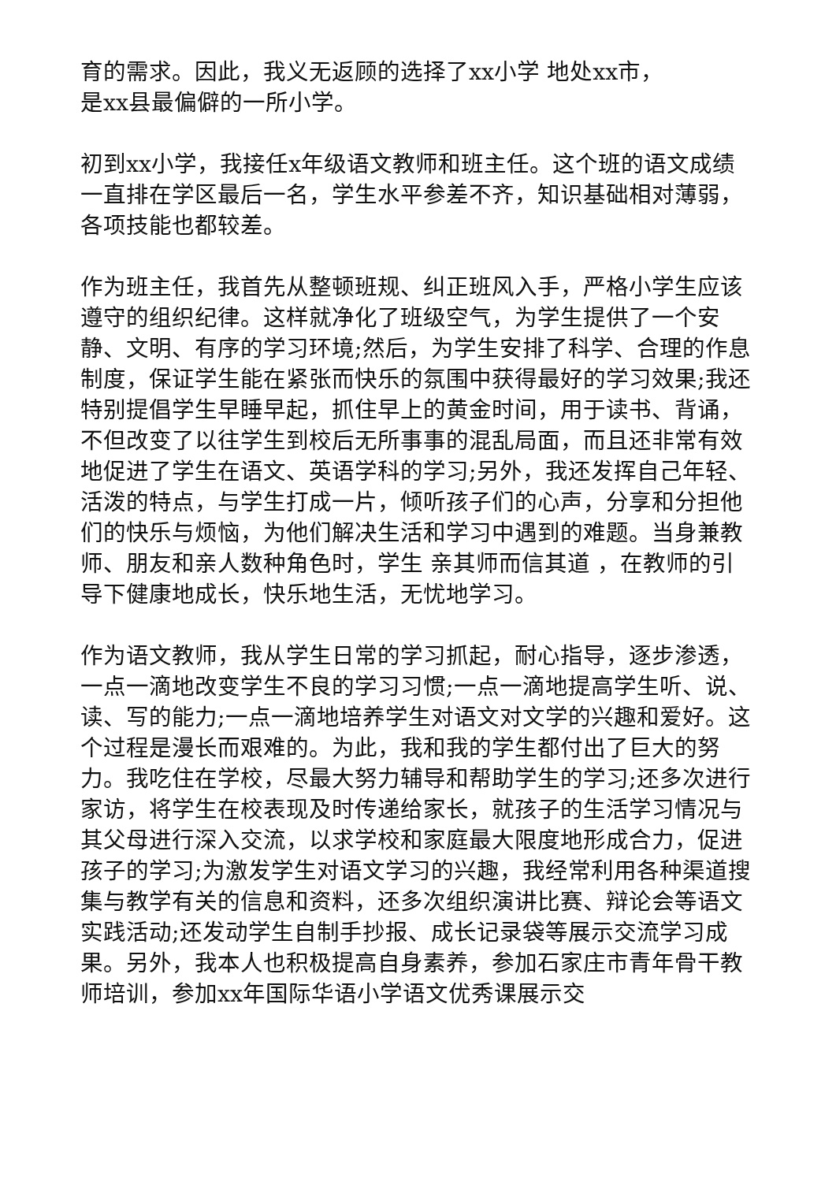育的需求。因此，我义无返顾的选择了xx小学 地处xx市，
是xx县最偏僻的一所小学。
初到xx小学，我接任x年级语文教师和班主任。这个班的语文成绩一直排在学区最后一名，学生水平参差不齐，知识基础相对薄弱，各项技能也都较差。
作为班主任，我首先从整顿班规、纠正班风入手，严格小学生应该遵守的组织纪律。这样就净化了班级空气，为学生提供了一个安静、文明、有序的学习环境;然后，为学生安排了科学、合理的作息制度，保证学生能在紧张而快乐的氛围中获得最好的学习效果;我还特别提倡学生早睡早起，抓住早上的黄金时间，用于读书、背诵，不但改变了以往学生到校后无所事事的混乱局面，而且还非常有效地促进了学生在语文、英语学科的学习;另外，我还发挥自己年轻、活泼的特点，与学生打成一片，倾听孩子们的心声，分享和分担他们的快乐与烦恼，为他们解决生活和学习中遇到的难题。当身兼教师、朋友和亲人数种角色时，学生 亲其师而信其道 ，在教师的引导下健康地成长，快乐地生活，无忧地学习。
作为语文教师，我从学生日常的学习抓起，耐心指导，逐步渗透，一点一滴地改变学生不良的学习习惯;一点一滴地提高学生听、说、读、写的能力;一点一滴地培养学生对语文对文学的兴趣和爱好。这个过程是漫长而艰难的。为此，我和我的学生都付出了巨大的努力。我吃住在学校，尽最大努力辅导和帮助学生的学习;还多次进行家访，将学生在校表现及时传递给家长，就孩子的生活学习情况与其父母进行深入交流，以求学校和家庭最大限度地形成合力，促进孩子的学习;为激发学生对语文学习的兴趣，我经常利用各种渠道搜集与教学有关的信息和资料，还多次组织演讲比赛、辩论会等语文实践活动;还发动学生自制手抄报、成长记录袋等展示交流学习成果。另外，我本人也积极提高自身素养，参加石家庄市青年骨干教师培训，参加xx年国际华语小学语文优秀课展示交